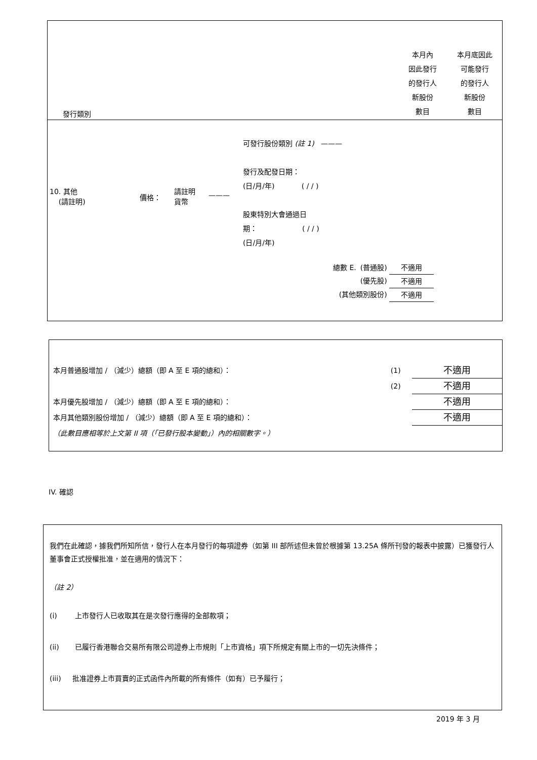| 發行類別 | 本月內 因此發行 的發行人 新股份 數目 | 本月底因此 可能發行 的發行人 新股份 數目 |
| 10. 其他 (請註明) | 價格： | 請註明 貨幣 | ——— | 可發行股份類別 (註 1) ——— 發行及配發日期： (日/月/年) ( / / ) 股東特別大會通過日 期： ( / / ) (日/月/年) |
| 總數 E. | (普通股) | 不適用 |
| | (優先股) | 不適用 |
| (其他類別股份) | | 不適用 |
| 本月普通股增加 / （減少）總額（即 A 至 E 項的總和）： | (1) | 不適用 |
| | (2) | 不適用 |
| 本月優先股增加 / （減少）總額（即 A 至 E 項的總和）： | | 不適用 |
| 本月其他類別股份增加 / （減少）總額（即 A 至 E 項的總和）： | | 不適用 |
| （此數目應相等於上文第 II 項（「已發行股本變動」）內的相關數字。） | | |
IV. 確認
我們在此確認，據我們所知所信，發行人在本月發行的每項證券（如第 III 部所述但未曾於根據第 13.25A 條所刊發的報表中披露）已獲發行人董事會正式授權批准，並在適用的情況下：
（註 2）
(i) 上市發行人已收取其在是次發行應得的全部款項；
(ii) 已履行香港聯合交易所有限公司證券上市規則「上市資格」項下所規定有關上市的一切先決條件；
(iii) 批准證券上市買賣的正式函件內所載的所有條件（如有）已予履行；
2019 年 3 月